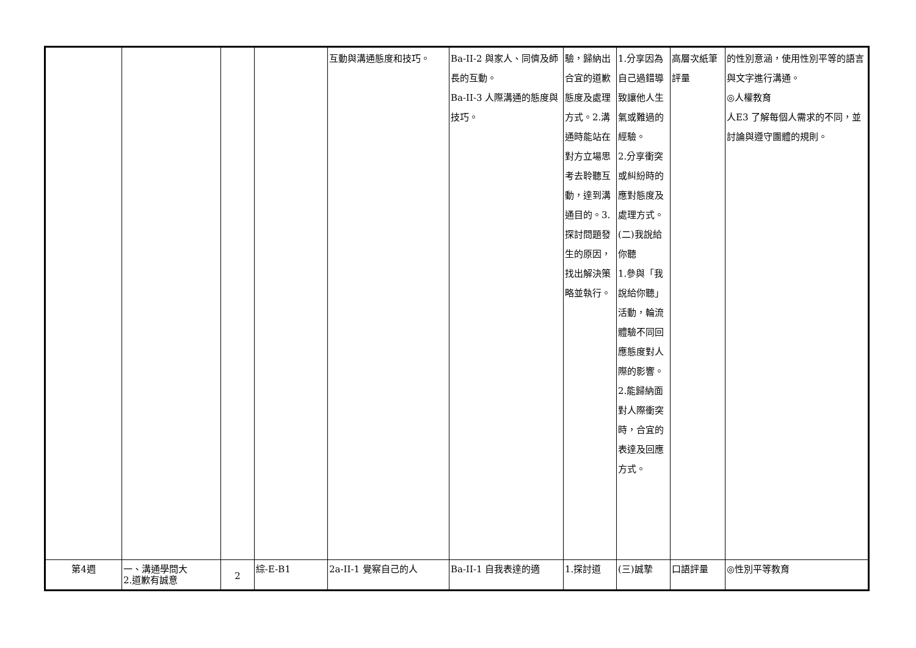| | | | | 互動與溝通態度和技巧。 | Ba-II-2 與家人、同儕及師長的互動。 Ba-II-3 人際溝通的態度與技巧。 | 驗，歸納出合宜的道歉態度及處理方式。2.溝通時能站在對方立場思考去聆聽互動，達到溝通目的。3.探討問題發生的原因，找出解決策略並執行。 | 1.分享因為自己過錯導致讓他人生氣或難過的經驗。 2.分享衝突或糾紛時的應對態度及處理方式。 (二)我說給你聽 1.參與「我說給你聽」活動，輪流體驗不同回應態度對人際的影響。 2.能歸納面對人際衝突時，合宜的表達及回應方式。 | 高層次紙筆評量 | 的性別意涵，使用性別平等的語言與文字進行溝通。 ◎人權教育 人E3 了解每個人需求的不同，並討論與遵守團體的規則。 |
| 第4週 | 一、溝通學問大 2.道歉有誠意 | 2 | 綜-E-B1 | 2a-II-1 覺察自己的人 | Ba-II-1 自我表達的適 | 1.探討道 | (三)誠摯 | 口語評量 | ◎性別平等教育 |